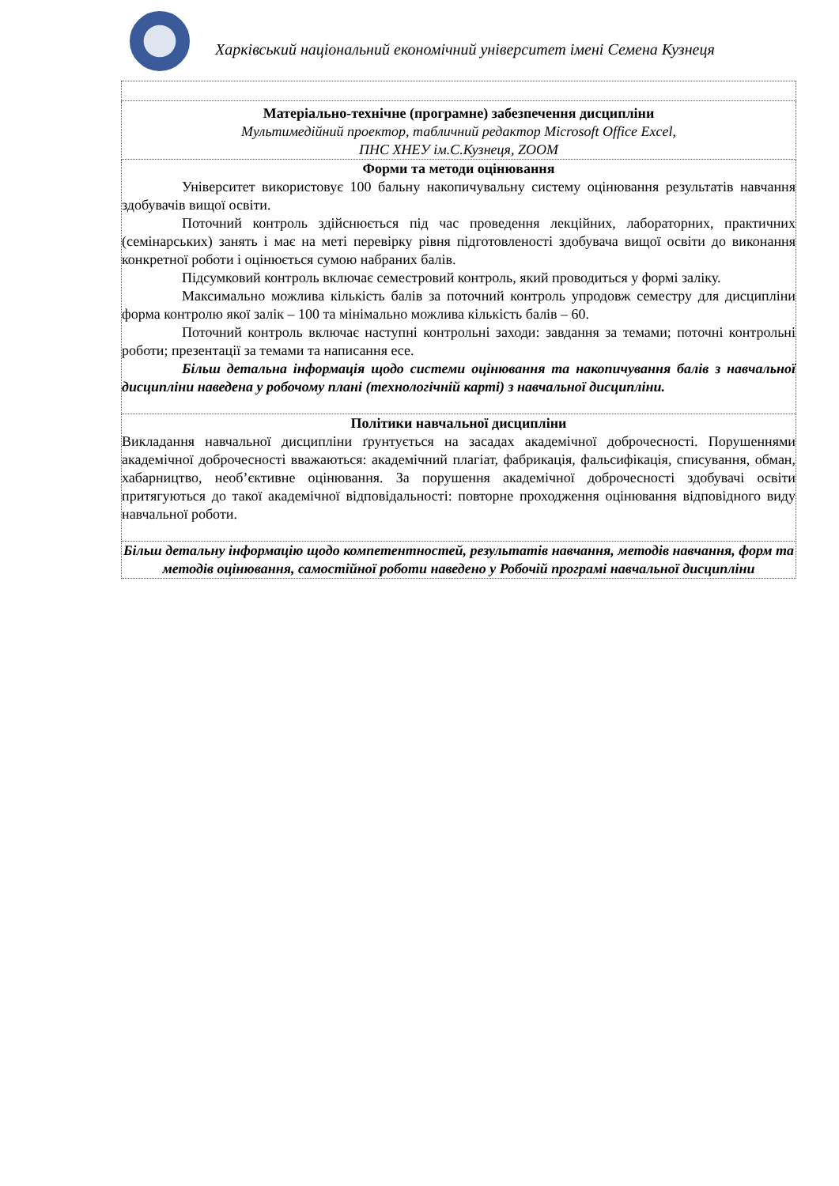Харківський національний економічний університет імені Семена Кузнеця
| Матеріально-технічне (програмне) забезпечення дисципліни Мультимедійний проектор, табличний редактор Microsoft Office Excel, ПНС ХНЕУ ім.С.Кузнеця, ZOOM |
| Форми та методи оцінювання Університет використовує 100 бальну накопичувальну систему оцінювання результатів навчання здобувачів вищої освіти. Поточний контроль здійснюється під час проведення лекційних, лабораторних, практичних (семінарських) занять і має на меті перевірку рівня підготовленості здобувача вищої освіти до виконання конкретної роботи і оцінюється сумою набраних балів. Підсумковий контроль включає семестровий контроль, який проводиться у формі заліку. Максимально можлива кількість балів за поточний контроль упродовж семестру для дисципліни форма контролю якої залік – 100 та мінімально можлива кількість балів – 60. Поточний контроль включає наступні контрольні заходи: завдання за темами; поточні контрольні роботи; презентації за темами та написання есе. Більш детальна інформація щодо системи оцінювання та накопичування балів з навчальної дисципліни наведена у робочому плані (технологічній карті) з навчальної дисципліни. |
| Політики навчальної дисципліни Викладання навчальної дисципліни ґрунтується на засадах академічної доброчесності. Порушеннями академічної доброчесності вважаються: академічний плагіат, фабрикація, фальсифікація, списування, обман, хабарництво, необ’єктивне оцінювання. За порушення академічної доброчесності здобувачі освіти притягуються до такої академічної відповідальності: повторне проходження оцінювання відповідного виду навчальної роботи. |
| Більш детальну інформацію щодо компетентностей, результатів навчання, методів навчання, форм та методів оцінювання, самостійної роботи наведено у Робочій програмі навчальної дисципліни |